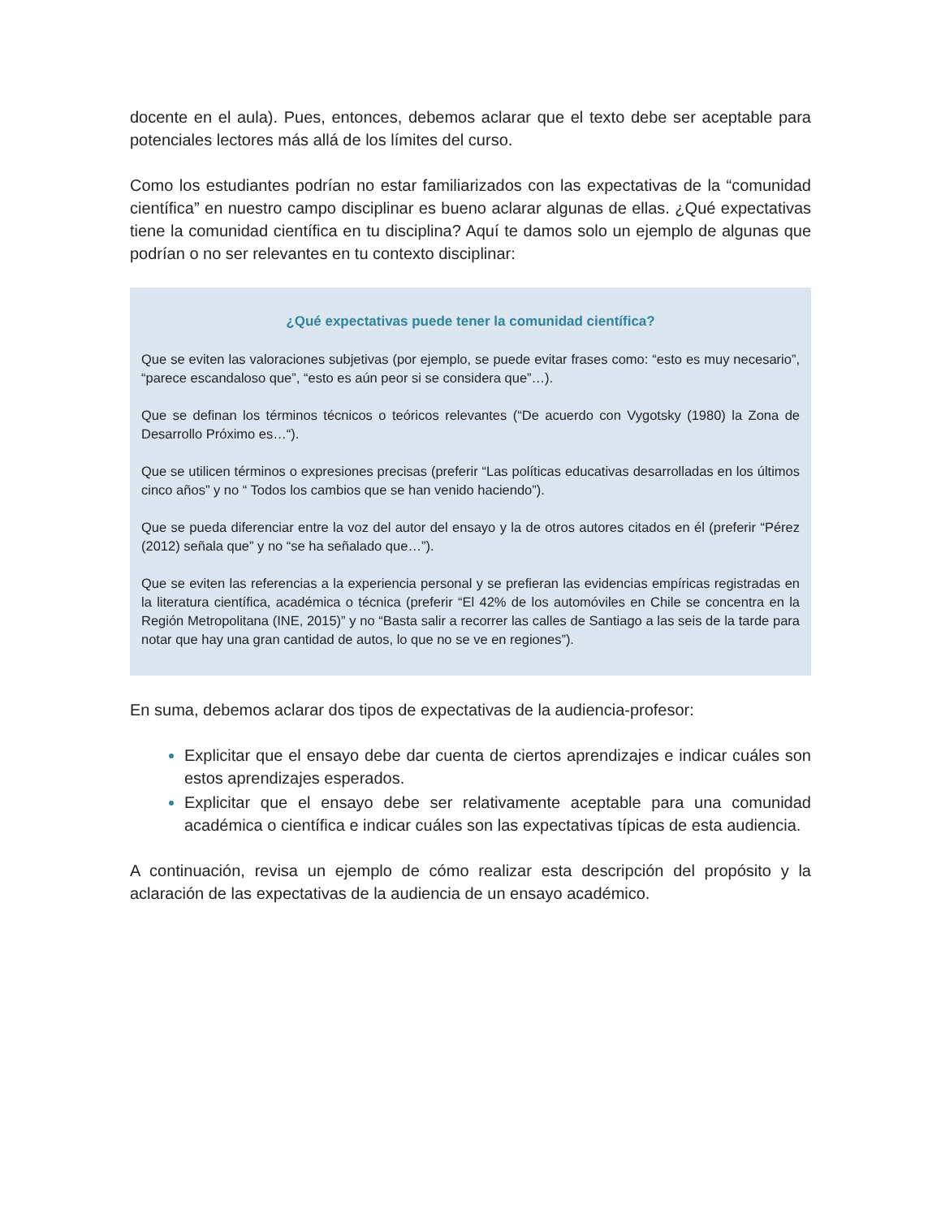docente en el aula). Pues, entonces, debemos aclarar que el texto debe ser aceptable para potenciales lectores más allá de los límites del curso.
Como los estudiantes podrían no estar familiarizados con las expectativas de la “comunidad científica” en nuestro campo disciplinar es bueno aclarar algunas de ellas. ¿Qué expectativas tiene la comunidad científica en tu disciplina? Aquí te damos solo un ejemplo de algunas que podrían o no ser relevantes en tu contexto disciplinar:
¿Qué expectativas puede tener la comunidad científica?
Que se eviten las valoraciones subjetivas (por ejemplo, se puede evitar frases como: “esto es muy necesario”, “parece escandaloso que”, “esto es aún peor si se considera que”…).
Que se definan los términos técnicos o teóricos relevantes (“De acuerdo con Vygotsky (1980) la Zona de Desarrollo Próximo es…“).
Que se utilicen términos o expresiones precisas (preferir “Las políticas educativas desarrolladas en los últimos cinco años” y no “ Todos los cambios que se han venido haciendo”).
Que se pueda diferenciar entre la voz del autor del ensayo y la de otros autores citados en él (preferir “Pérez (2012) señala que” y no “se ha señalado que…”).
Que se eviten las referencias a la experiencia personal y se prefieran las evidencias empíricas registradas en la literatura científica, académica o técnica (preferir “El 42% de los automóviles en Chile se concentra en la Región Metropolitana (INE, 2015)” y no “Basta salir a recorrer las calles de Santiago a las seis de la tarde para notar que hay una gran cantidad de autos, lo que no se ve en regiones”).
En suma, debemos aclarar dos tipos de expectativas de la audiencia-profesor:
Explicitar que el ensayo debe dar cuenta de ciertos aprendizajes e indicar cuáles son estos aprendizajes esperados.
Explicitar que el ensayo debe ser relativamente aceptable para una comunidad académica o científica e indicar cuáles son las expectativas típicas de esta audiencia.
A continuación, revisa un ejemplo de cómo realizar esta descripción del propósito y la aclaración de las expectativas de la audiencia de un ensayo académico.